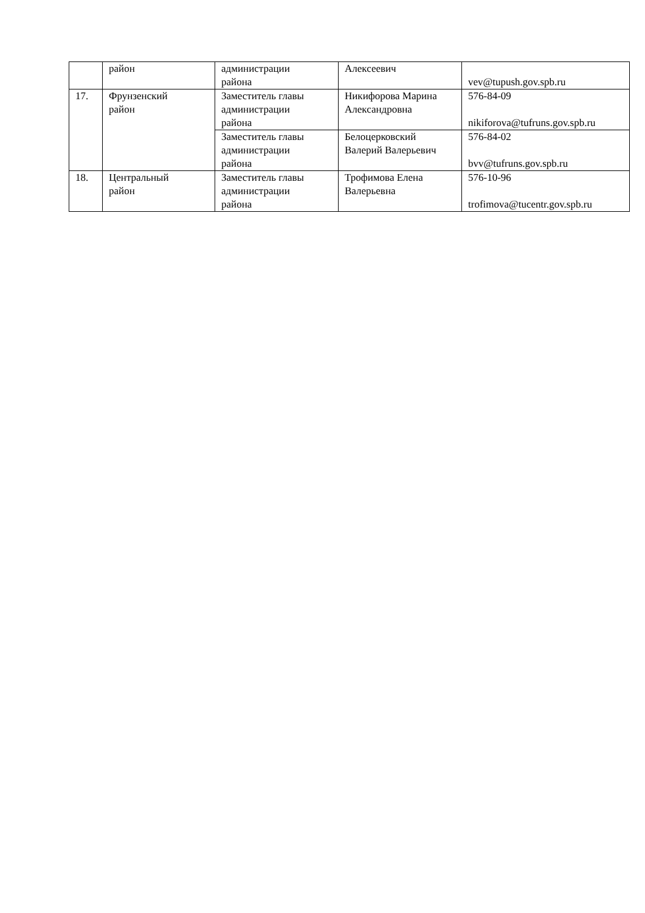| | район | администрации района | Алексеевич | vev@tupush.gov.spb.ru |
| 17. | Фрунзенский район | Заместитель главы администрации района | Никифорова Марина Александровна | 576-84-09 nikiforova@tufruns.gov.spb.ru |
| | | Заместитель главы администрации района | Белоцерковский Валерий Валерьевич | 576-84-02 bvv@tufruns.gov.spb.ru |
| 18. | Центральный район | Заместитель главы администрации района | Трофимова Елена Валерьевна | 576-10-96 trofimova@tucentr.gov.spb.ru |